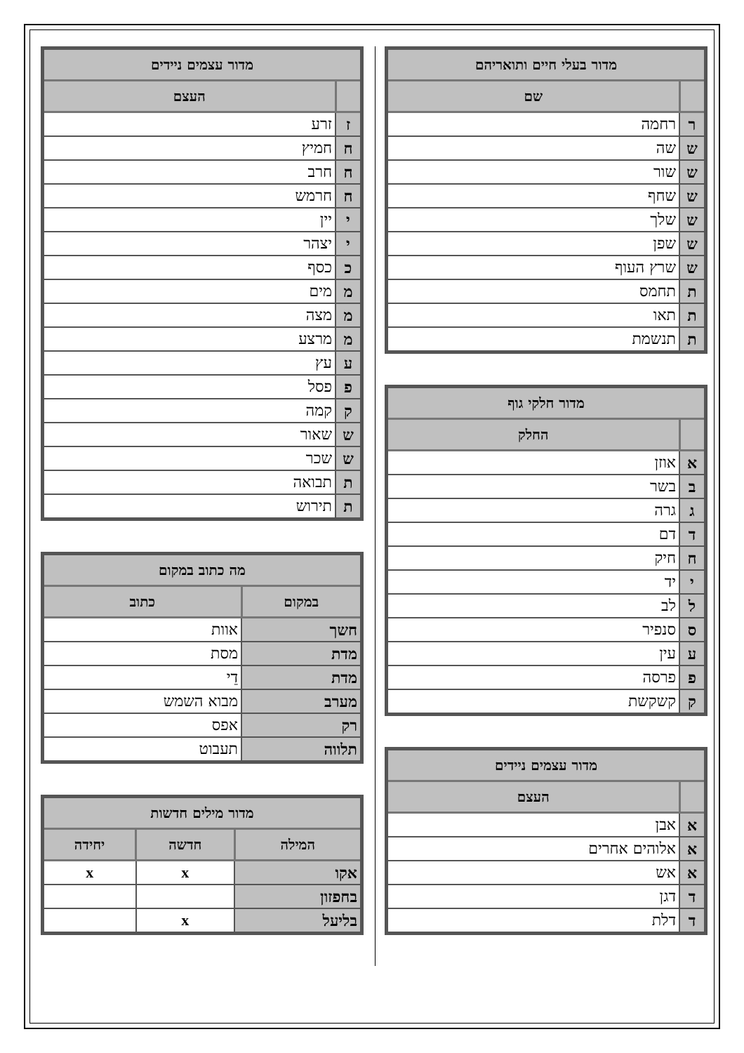| מדור בעלי חיים ותואריהם | |
| --- | --- |
| | שם |
| ר | רחמה |
| ש | שה |
| ש | שור |
| ש | שחף |
| ש | שלך |
| ש | שפן |
| ש | שרץ העוף |
| ת | תחמס |
| ת | תאו |
| ת | תנשמת |
| מדור חלקי גוף | |
| --- | --- |
| | החלק |
| א | אוזן |
| ב | בשר |
| ג | גרה |
| ד | דם |
| ח | חיק |
| י | יד |
| ל | לב |
| ס | סנפיר |
| ע | עין |
| פ | פרסה |
| ק | קשקשת |
| מדור עצמים ניידים | |
| --- | --- |
| | העצם |
| א | אבן |
| א | אלוהים אחרים |
| א | אש |
| ד | דגן |
| ד | דלת |
| מדור עצמים ניידים | |
| --- | --- |
| | העצם |
| ז | זרע |
| ח | חמיץ |
| ח | חרב |
| ח | חרמש |
| י | יין |
| י | יצהר |
| כ | כסף |
| מ | מים |
| מ | מצה |
| מ | מרצע |
| ע | עץ |
| פ | פסל |
| ק | קמה |
| ש | שאור |
| ש | שכר |
| ת | תבואה |
| ת | תירוש |
| מה כתוב במקום | |
| --- | --- |
| במקום | כתוב |
| חשך | אוות |
| מדת | מסת |
| מדת | דֵי |
| מערב | מבוא השמש |
| רק | אפס |
| תלווה | תעבוט |
| מדור מילים חדשות | | |
| --- | --- | --- |
| המילה | חדשה | יחידה |
| אקו | x | x |
| בחפזון | | |
| בליעל | x | |